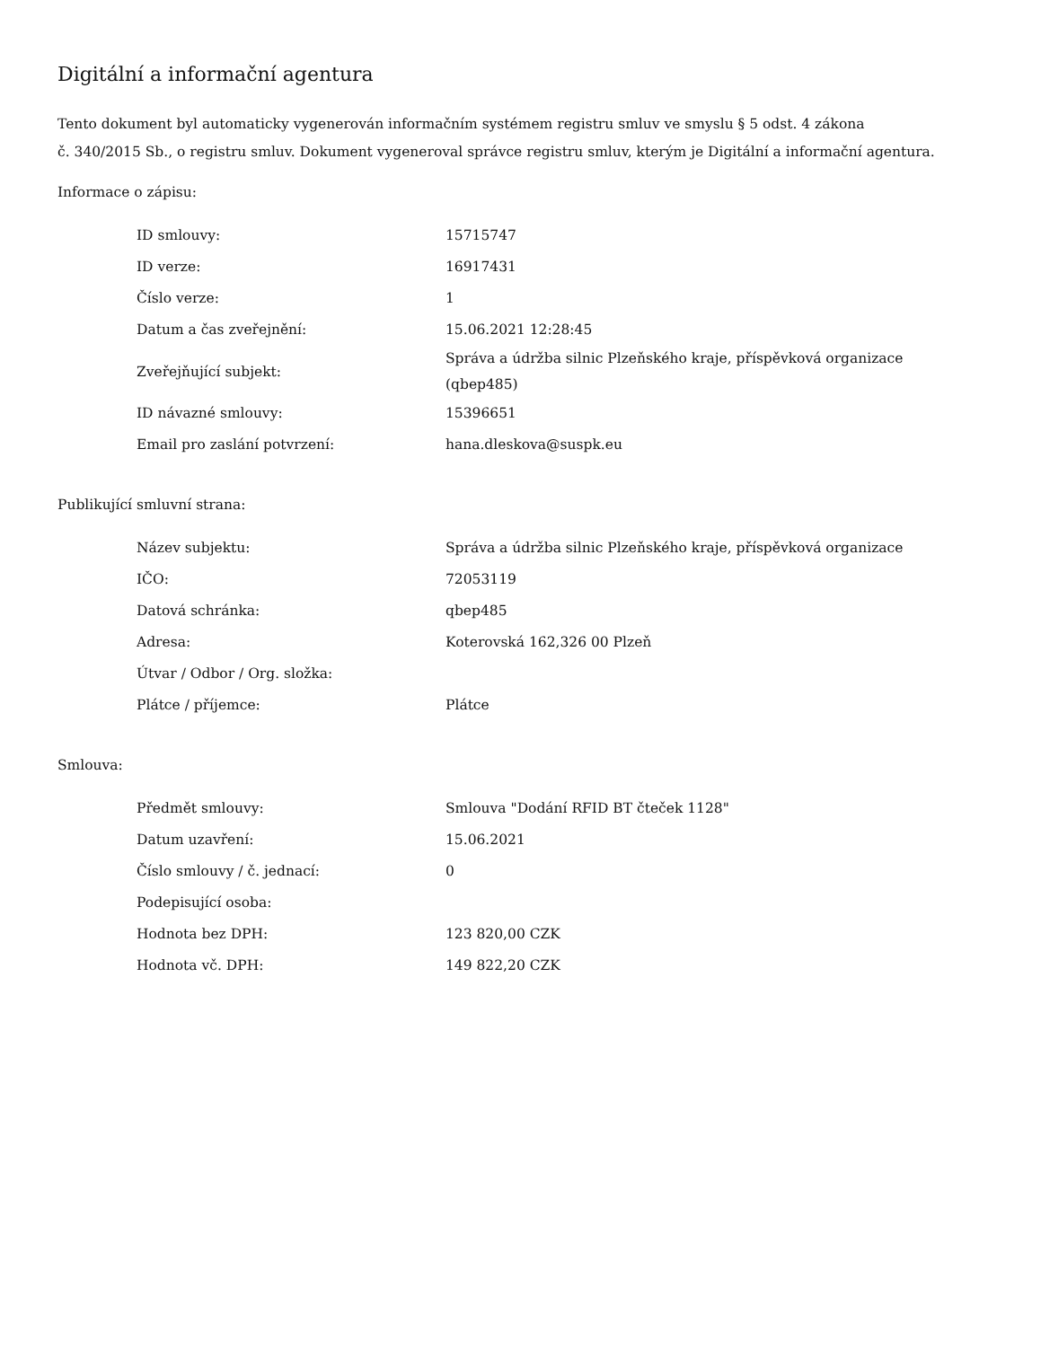Digitální a informační agentura
Tento dokument byl automaticky vygenerován informačním systémem registru smluv ve smyslu § 5 odst. 4 zákona
č. 340/2015 Sb., o registru smluv. Dokument vygeneroval správce registru smluv, kterým je Digitální a informační agentura.
Informace o zápisu:
| ID smlouvy: | 15715747 |
| ID verze: | 16917431 |
| Číslo verze: | 1 |
| Datum a čas zveřejnění: | 15.06.2021 12:28:45 |
| Zveřejňující subjekt: | Správa a údržba silnic Plzeňského kraje, příspěvková organizace (qbep485) |
| ID návazné smlouvy: | 15396651 |
| Email pro zaslání potvrzení: | hana.dleskova@suspk.eu |
Publikující smluvní strana:
| Název subjektu: | Správa a údržba silnic Plzeňského kraje, příspěvková organizace |
| IČO: | 72053119 |
| Datová schránka: | qbep485 |
| Adresa: | Koterovská 162,326 00 Plzeň |
| Útvar / Odbor / Org. složka: | |
| Plátce / příjemce: | Plátce |
Smlouva:
| Předmět smlouvy: | Smlouva "Dodání RFID BT čteček 1128" |
| Datum uzavření: | 15.06.2021 |
| Číslo smlouvy / č. jednací: | 0 |
| Podepisující osoba: | |
| Hodnota bez DPH: | 123 820,00 CZK |
| Hodnota vč. DPH: | 149 822,20 CZK |